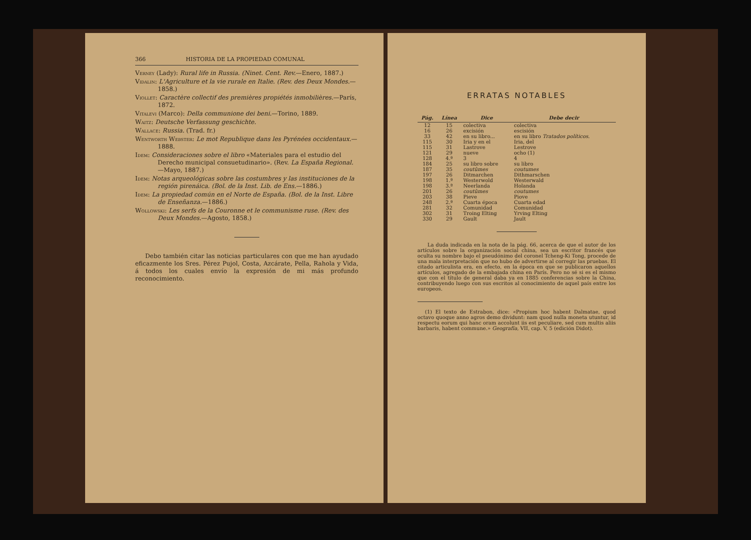366 HISTORIA DE LA PROPIEDAD COMUNAL
Verney (Lady): Rural life in Russia. (Ninet. Cent. Rev.—Enero, 1887.)
Vidalin: L'Agriculture et la vie rurale en Italie. (Rev. des Deux Mondes.—1858.)
Viollet: Caractère collectif des premières propiétés inmobilières.—París, 1872.
Vitalevi (Marco): Della communione dei beni.—Torino, 1889.
Waitz: Deutsche Verfassung geschichte.
Wallace: Russia. (Trad. fr.)
Wentworth Webster: Le mot Republique dans les Pyrénées occidentaux.—1888.
Idem: Consideraciones sobre el libro «Materiales para el estudio del Derecho municipal consuetudinario». (Rev. La España Regional.—Mayo, 1887.)
Idem: Notas arqueológicas sobre las costumbres y las instituciones de la región pirenáica. (Bol. de la Inst. Lib. de Ens.—1886.)
Idem: La propiedad común en el Norte de España. (Bol. de la Inst. Libre de Enseñanza.—1886.)
Wollowski: Les serfs de la Couronne et le communisme ruse. (Rev. des Deux Mondes.—Agosto, 1858.)
Debo también citar las noticias particulares con que me han ayudado eficazmente los Sres. Pérez Pujol, Costa, Azcárate, Pella, Rahola y Vida, á todos los cuales envío la expresión de mi más profundo reconocimiento.
ERRATAS NOTABLES
| Pág. | Línea | Dice | Debe decir |
| --- | --- | --- | --- |
| 12 | 15 | colectiva | colectiva |
| 16 | 26 | excisión | escisión |
| 33 | 42 | en su libro... | en su libro Tratados políticos. |
| 115 | 30 | Iria y en el | Iria, del |
| 115 | 31 | Lastrove | Lestrove |
| 121 | 29 | nueve | ocho (1) |
| 128 | 4.ª | 3 | 4 |
| 184 | 25 | su libro sobre | su libro |
| 187 | 35 | coutûmes | coutumes |
| 197 | 26 | Ditmarchen | Dithmarschen |
| 198 | 1.ª | Westerwold | Westerwald |
| 198 | 3.ª | Neerlanda | Holanda |
| 201 | 26 | coutûmes | coutumes |
| 203 | 38 | Pieve | Piove |
| 248 | 2.ª | Cuarta época | Cuarta edad |
| 281 | 32 | Comunidad | Comunidad |
| 302 | 31 | Troing Elting | Yrving Elting |
| 330 | 29 | Gault | Jault |
La duda indicada en la nota de la pág. 66, acerca de que el autor de los artículos sobre la organización social china, sea un escritor francés que oculta su nombre bajo el pseudónimo del coronel Tcheng-Ki Tong, procede de una mala interpretación que no hubo de advertirse al corregir las pruebas. El citado articulista era, en efecto, en la época en que se publicaron aquellos artículos, agregado de la embajada china en París. Pero no sé si es el mismo que con el título de general daba ya en 1885 conferencias sobre la China, contribuyendo luego con sus escritos al conocimiento de aquel país entre los europeos.
(1) El texto de Estrabon, dice: «Propium hoc habent Dalmatae, quod octavo quoque anno agros demo dividunt: nam quod nulla moneta utuntur, id respectu eorum qui hanc oram accolunt iis est peculiare, sed cum multis aliis barbaris, habent commune.» Geografía, VII, cap. V, 5 (edición Didot).